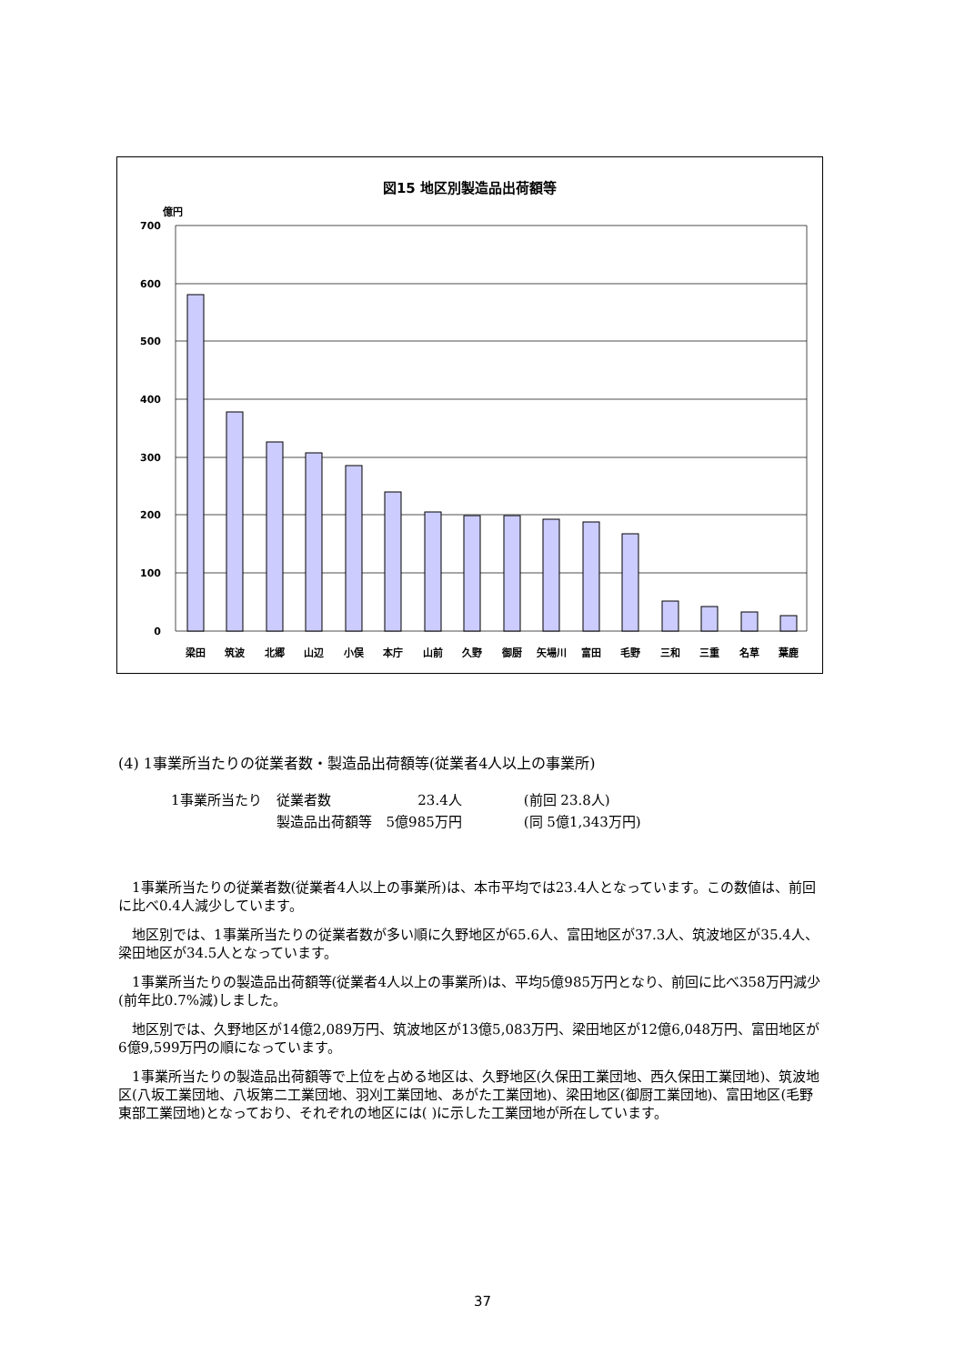図15 地区別製造品出荷額等
億円
700
600
500
400
300
200
100
0
梁田
筑波
北郷
山辺
小俣
本庁
山前
久野
御厨
矢場川
富田
毛野
三和
三重
名草
葉鹿
(4) 1事業所当たりの従業者数・製造品出荷額等(従業者4人以上の事業所)
| 1事業所当たり | 従業者数 | 23.4人 | (前回 23.8人) |
| | 製造品出荷額等 | 5億985万円 | (同 5億1,343万円) |
1事業所当たりの従業者数(従業者4人以上の事業所)は、本市平均では23.4人となっています。この数値は、前回に比べ0.4人減少しています。
地区別では、1事業所当たりの従業者数が多い順に久野地区が65.6人、富田地区が37.3人、筑波地区が35.4人、梁田地区が34.5人となっています。
1事業所当たりの製造品出荷額等(従業者4人以上の事業所)は、平均5億985万円となり、前回に比べ358万円減少(前年比0.7%減)しました。
地区別では、久野地区が14億2,089万円、筑波地区が13億5,083万円、梁田地区が12億6,048万円、富田地区が6億9,599万円の順になっています。
1事業所当たりの製造品出荷額等で上位を占める地区は、久野地区(久保田工業団地、西久保田工業団地)、筑波地区(八坂工業団地、八坂第二工業団地、羽刈工業団地、あがた工業団地)、梁田地区(御厨工業団地)、富田地区(毛野東部工業団地)となっており、それぞれの地区には( )に示した工業団地が所在しています。
37